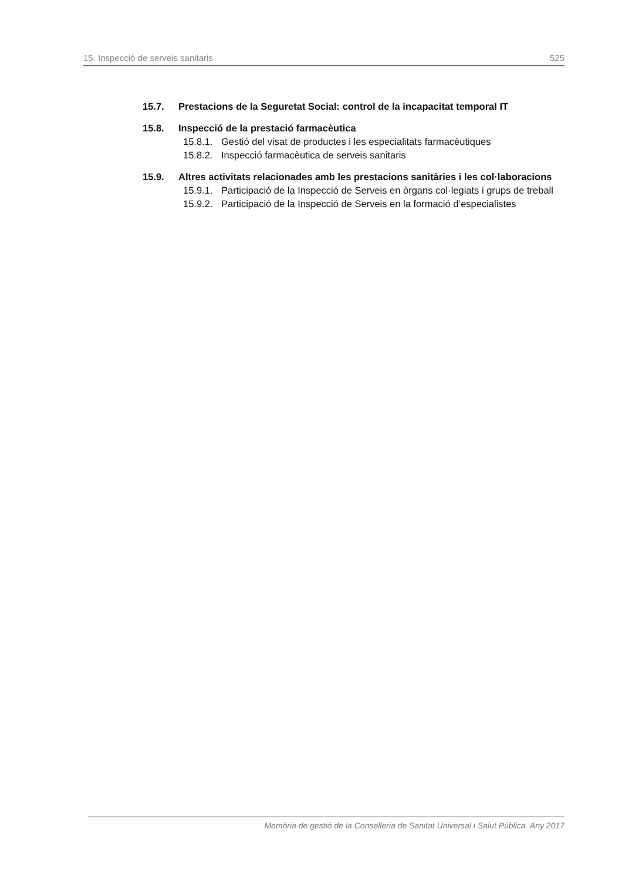15. Inspecció de serveis sanitaris 525
15.7. Prestacions de la Seguretat Social: control de la incapacitat temporal IT
15.8. Inspecció de la prestació farmacèutica
15.8.1. Gestió del visat de productes i les especialitats farmacèutiques
15.8.2. Inspecció farmacèutica de serveis sanitaris
15.9. Altres activitats relacionades amb les prestacions sanitàries i les col·laboracions
15.9.1. Participació de la Inspecció de Serveis en òrgans col·legiats i grups de treball
15.9.2. Participació de la Inspecció de Serveis en la formació d’especialistes
Memòria de gestió de la Conselleria de Sanitat Universal i Salut Pública. Any 2017